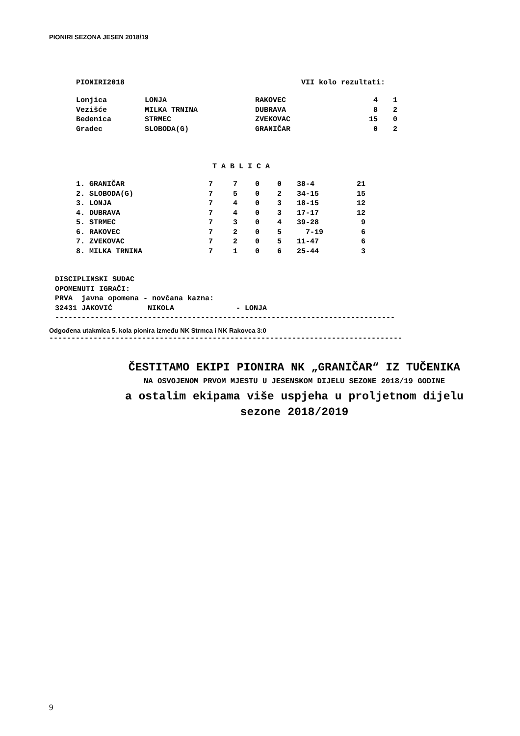PIONIRI SEZONA JESEN 2018/19
PIONIRI2018 VII kolo rezultati:
| Lonjica | LONJA | RAKOVEC | 4 | 1 |
| Vezišće | MILKA TRNINA | DUBRAVA | 8 | 2 |
| Bedenica | STRMEC | ZVEKOVAC | 15 | 0 |
| Gradec | SLOBODA(G) | GRANIČAR | 0 | 2 |
T A B L I C A
| 1. GRANIČAR | 7 | 7 | 0 | 0 | 38-4 | 21 |
| 2. SLOBODA(G) | 7 | 5 | 0 | 2 | 34-15 | 15 |
| 3. LONJA | 7 | 4 | 0 | 3 | 18-15 | 12 |
| 4. DUBRAVA | 7 | 4 | 0 | 3 | 17-17 | 12 |
| 5. STRMEC | 7 | 3 | 0 | 4 | 39-28 | 9 |
| 6. RAKOVEC | 7 | 2 | 0 | 5 | 7-19 | 6 |
| 7. ZVEKOVAC | 7 | 2 | 0 | 5 | 11-47 | 6 |
| 8. MILKA TRNINA | 7 | 1 | 0 | 6 | 25-44 | 3 |
DISCIPLINSKI SUDAC OPOMENUTI IGRAČI: PRVA javna opomena - novčana kazna: 32431 JAKOVIĆ NIKOLA - LONJA -----------------------------------------------------------------------------
Odgođena utakmica 5. kola pionira između NK Strmca i NK Rakovca 3:0
--------------------------------------------------------------------------------
ČESTITAMO EKIPI PIONIRA NK „GRANIČAR“ IZ TUČENIKA
NA OSVOJENOM PRVOM MJESTU U JESENSKOM DIJELU SEZONE 2018/19 GODINE
a ostalim ekipama više uspjeha u proljetnom dijelu
sezone 2018/2019
9